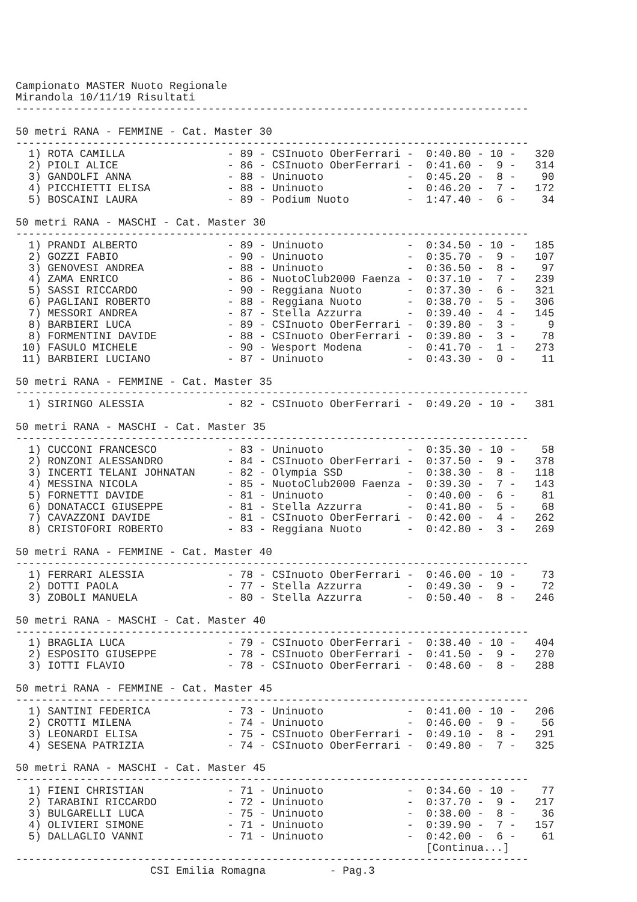Campionato MASTER Nuoto Regionale
Mirandola 10/11/19 Risultati
--------------------------------------------------------------------------------

50 metri RANA - FEMMINE - Cat. Master 30
--------------------------------------------------------------------------------
  1) ROTA CAMILLA                - 89 - CSInuoto OberFerrari -  0:40.80 - 10 -   320
  2) PIOLI ALICE                 - 86 - CSInuoto OberFerrari -  0:41.60 -  9 -   314
  3) GANDOLFI ANNA               - 88 - Uninuoto             -  0:45.20 -  8 -    90
  4) PICCHIETTI ELISA            - 88 - Uninuoto             -  0:46.20 -  7 -   172
  5) BOSCAINI LAURA              - 89 - Podium Nuoto         -  1:47.40 -  6 -    34

50 metri RANA - MASCHI - Cat. Master 30
--------------------------------------------------------------------------------
  1) PRANDI ALBERTO              - 89 - Uninuoto             -  0:34.50 - 10 -   185
  2) GOZZI FABIO                 - 90 - Uninuoto             -  0:35.70 -  9 -   107
  3) GENOVESI ANDREA             - 88 - Uninuoto             -  0:36.50 -  8 -    97
  4) ZAMA ENRICO                 - 86 - NuotoClub2000 Faenza -  0:37.10 -  7 -   239
  5) SASSI RICCARDO              - 90 - Reggiana Nuoto       -  0:37.30 -  6 -   321
  6) PAGLIANI ROBERTO            - 88 - Reggiana Nuoto       -  0:38.70 -  5 -   306
  7) MESSORI ANDREA              - 87 - Stella Azzurra       -  0:39.40 -  4 -   145
  8) BARBIERI LUCA               - 89 - CSInuoto OberFerrari -  0:39.80 -  3 -     9
  8) FORMENTINI DAVIDE           - 88 - CSInuoto OberFerrari -  0:39.80 -  3 -    78
 10) FASULO MICHELE              - 90 - Wesport Modena       -  0:41.70 -  1 -   273
 11) BARBIERI LUCIANO            - 87 - Uninuoto             -  0:43.30 -  0 -    11

50 metri RANA - FEMMINE - Cat. Master 35
--------------------------------------------------------------------------------
  1) SIRINGO ALESSIA             - 82 - CSInuoto OberFerrari -  0:49.20 - 10 -   381

50 metri RANA - MASCHI - Cat. Master 35
--------------------------------------------------------------------------------
  1) CUCCONI FRANCESCO           - 83 - Uninuoto             -  0:35.30 - 10 -    58
  2) RONZONI ALESSANDRO          - 84 - CSInuoto OberFerrari -  0:37.50 -  9 -   378
  3) INCERTI TELANI JOHNATAN     - 82 - Olympia SSD          -  0:38.30 -  8 -   118
  4) MESSINA NICOLA              - 85 - NuotoClub2000 Faenza -  0:39.30 -  7 -   143
  5) FORNETTI DAVIDE             - 81 - Uninuoto             -  0:40.00 -  6 -    81
  6) DONATACCI GIUSEPPE          - 81 - Stella Azzurra       -  0:41.80 -  5 -    68
  7) CAVAZZONI DAVIDE            - 81 - CSInuoto OberFerrari -  0:42.00 -  4 -   262
  8) CRISTOFORI ROBERTO          - 83 - Reggiana Nuoto       -  0:42.80 -  3 -   269

50 metri RANA - FEMMINE - Cat. Master 40
--------------------------------------------------------------------------------
  1) FERRARI ALESSIA             - 78 - CSInuoto OberFerrari -  0:46.00 - 10 -    73
  2) DOTTI PAOLA                 - 77 - Stella Azzurra       -  0:49.30 -  9 -    72
  3) ZOBOLI MANUELA              - 80 - Stella Azzurra       -  0:50.40 -  8 -   246

50 metri RANA - MASCHI - Cat. Master 40
--------------------------------------------------------------------------------
  1) BRAGLIA LUCA                - 79 - CSInuoto OberFerrari -  0:38.40 - 10 -   404
  2) ESPOSITO GIUSEPPE           - 78 - CSInuoto OberFerrari -  0:41.50 -  9 -   270
  3) IOTTI FLAVIO                - 78 - CSInuoto OberFerrari -  0:48.60 -  8 -   288

50 metri RANA - FEMMINE - Cat. Master 45
--------------------------------------------------------------------------------
  1) SANTINI FEDERICA            - 73 - Uninuoto             -  0:41.00 - 10 -   206
  2) CROTTI MILENA               - 74 - Uninuoto             -  0:46.00 -  9 -    56
  3) LEONARDI ELISA              - 75 - CSInuoto OberFerrari -  0:49.10 -  8 -   291
  4) SESENA PATRIZIA             - 74 - CSInuoto OberFerrari -  0:49.80 -  7 -   325

50 metri RANA - MASCHI - Cat. Master 45
--------------------------------------------------------------------------------
  1) FIENI CHRISTIAN             - 71 - Uninuoto             -  0:34.60 - 10 -    77
  2) TARABINI RICCARDO           - 72 - Uninuoto             -  0:37.70 -  9 -   217
  3) BULGARELLI LUCA             - 75 - Uninuoto             -  0:38.00 -  8 -    36
  4) OLIVIERI SIMONE             - 71 - Uninuoto             -  0:39.90 -  7 -   157
  5) DALLAGLIO VANNI             - 71 - Uninuoto             -  0:42.00 -  6 -    61
                                                                [Continua...]
--------------------------------------------------------------------------------
                     CSI Emilia Romagna          - Pag.3